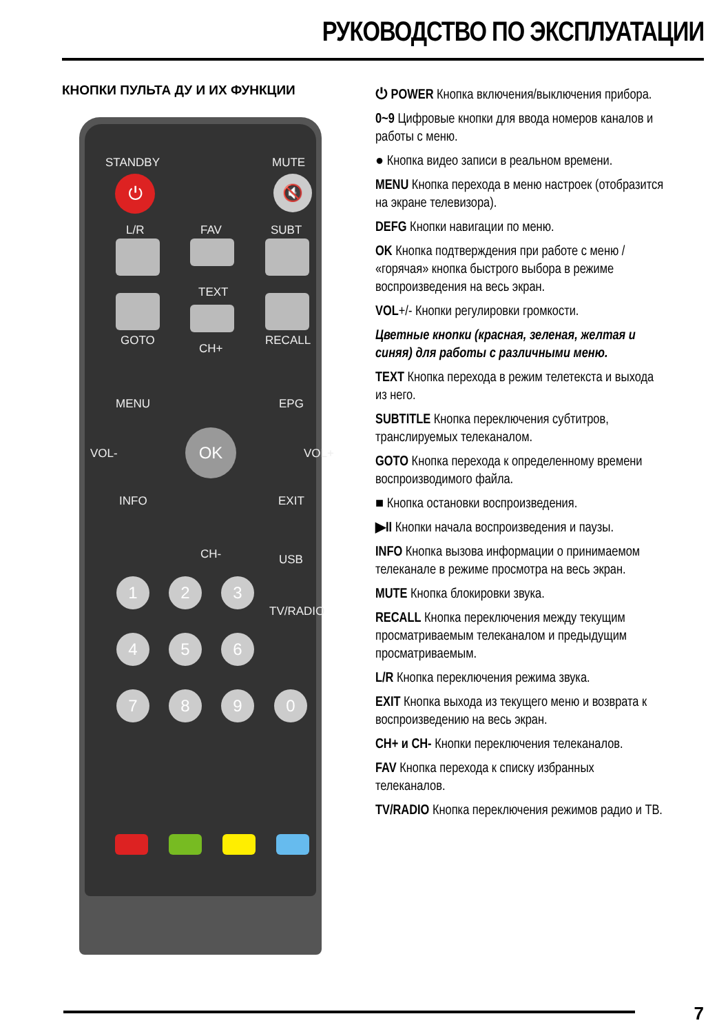РУКОВОДСТВО ПО ЭКСПЛУАТАЦИИ
КНОПКИ ПУЛЬТА ДУ И ИХ ФУНКЦИИ
STANDBY MUTE
⏻ 🔇
L/R FAV SUBT
TEXT
GOTO
CH+
RECALL
MENU EPG
VOL- VOL+
OK
INFO EXIT
CH- USB
TV/RADIO
1 2 3
4 5 6
7 8 9 0
⏻ POWER Кнопка включения/выключения прибора.
0~9 Цифровые кнопки для ввода номеров каналов и работы с меню.
● Кнопка видео записи в реальном времени.
MENU Кнопка перехода в меню настроек (отобразится на экране телевизора).
DEFG Кнопки навигации по меню.
OK Кнопка подтверждения при работе с меню / «горячая» кнопка быстрого выбора в режиме воспроизведения на весь экран.
VOL+/- Кнопки регулировки громкости.
Цветные кнопки (красная, зеленая, желтая и синяя) для работы с различными меню.
TEXT Кнопка перехода в режим телетекста и выхода из него.
SUBTITLE Кнопка переключения субтитров, транслируемых телеканалом.
GOTO Кнопка перехода к определенному времени воспроизводимого файла.
■ Кнопка остановки воспроизведения.
▶II Кнопки начала воспроизведения и паузы.
INFO Кнопка вызова информации о принимаемом телеканале в режиме просмотра на весь экран.
MUTE Кнопка блокировки звука.
RECALL Кнопка переключения между текущим просматриваемым телеканалом и предыдущим просматриваемым.
L/R Кнопка переключения режима звука.
EXIT Кнопка выхода из текущего меню и возврата к воспроизведению на весь экран.
CH+ и CH- Кнопки переключения телеканалов.
FAV Кнопка перехода к списку избранных телеканалов.
TV/RADIO Кнопка переключения режимов радио и ТВ.
7